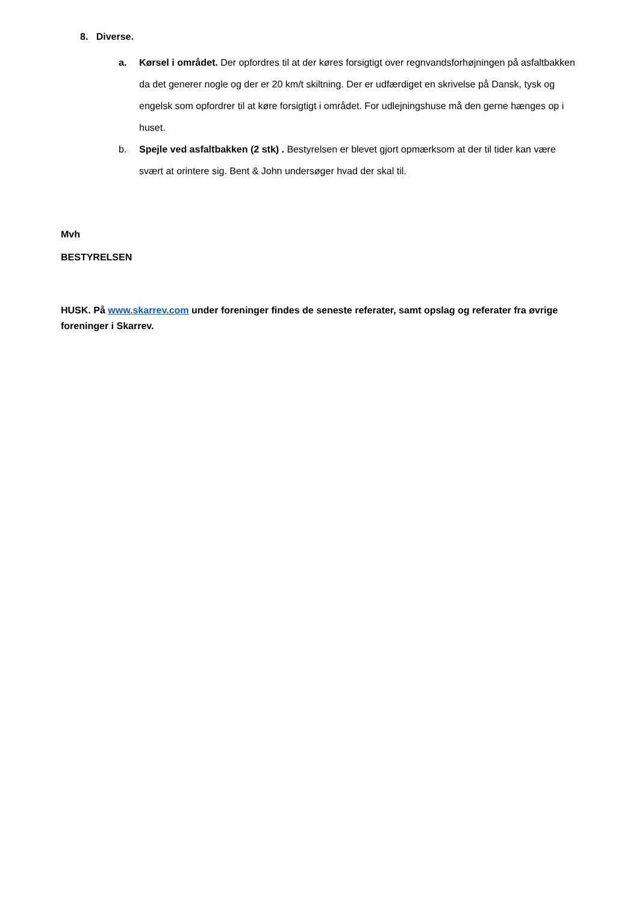8. Diverse.
a. Kørsel i området. Der opfordres til at der køres forsigtigt over regnvandsforhøjningen på asfaltbakken da det generer nogle og der er 20 km/t skiltning. Der er udfærdiget en skrivelse på Dansk, tysk og engelsk som opfordrer til at køre forsigtigt i området. For udlejningshuse må den gerne hænges op i huset.
b. Spejle ved asfaltbakken (2 stk) . Bestyrelsen er blevet gjort opmærksom at der til tider kan være svært at orintere sig. Bent & John undersøger hvad der skal til.
Mvh
BESTYRELSEN
HUSK. På www.skarrev.com under foreninger findes de seneste referater, samt opslag og referater fra øvrige foreninger i Skarrev.